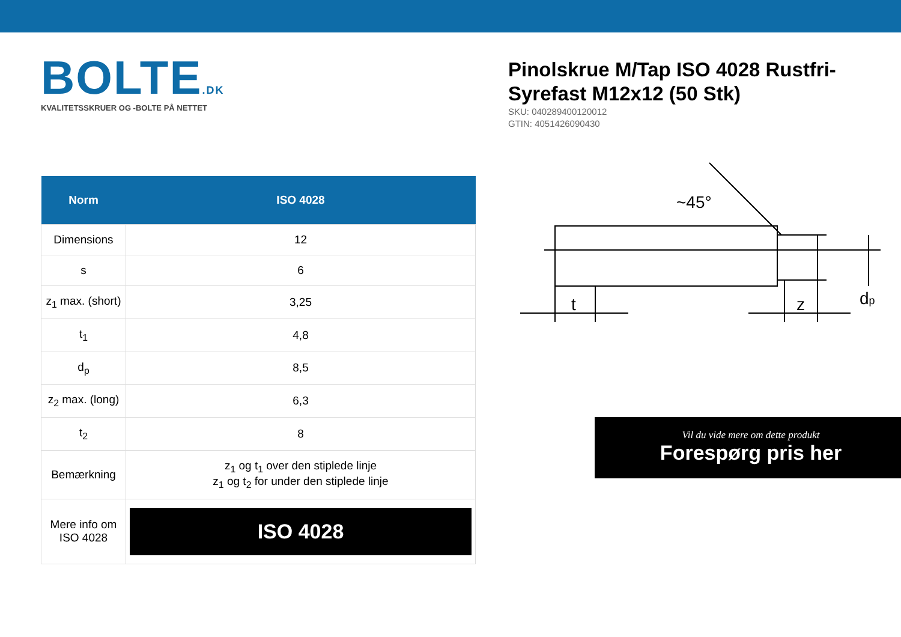BOLTE.DK
KVALITETSSKRUER OG -BOLTE PÅ NETTET
| Norm | ISO 4028 |
| --- | --- |
| Dimensions | 12 |
| s | 6 |
| z<sub>1</sub> max. (short) | 3,25 |
| t<sub>1</sub> | 4,8 |
| d<sub>p</sub> | 8,5 |
| z<sub>2</sub> max. (long) | 6,3 |
| t<sub>2</sub> | 8 |
| Bemærkning | z<sub>1</sub> og t<sub>1</sub> over den stiplede linje z<sub>1</sub> og t<sub>2</sub> for under den stiplede linje |
| Mere info om ISO 4028 | ISO 4028 |
Pinolskrue M/Tap ISO 4028 Rustfri-Syrefast M12x12 (50 Stk)
SKU: 040289400120012
GTIN: 4051426090430
t
z
dp
~45°
Vil du vide mere om dette produkt
Forespørg pris her